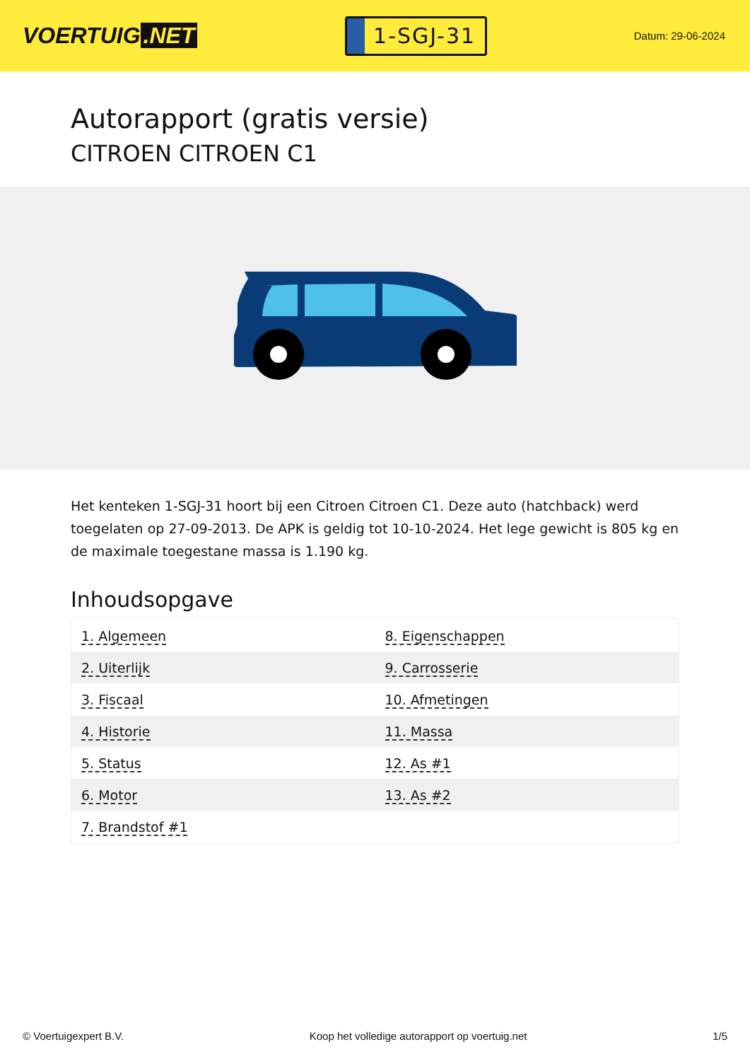VOERTUIG.NET
1-SGJ-31
Datum: 29-06-2024
Autorapport (gratis versie)
CITROEN CITROEN C1
Het kenteken 1-SGJ-31 hoort bij een Citroen Citroen C1. Deze auto (hatchback) werd toegelaten op 27-09-2013. De APK is geldig tot 10-10-2024. Het lege gewicht is 805 kg en de maximale toegestane massa is 1.190 kg.
Inhoudsopgave
| 1. Algemeen | 8. Eigenschappen |
| 2. Uiterlijk | 9. Carrosserie |
| 3. Fiscaal | 10. Afmetingen |
| 4. Historie | 11. Massa |
| 5. Status | 12. As #1 |
| 6. Motor | 13. As #2 |
| 7. Brandstof #1 | |
© Voertuigexpert B.V. Koop het volledige autorapport op voertuig.net
1/5